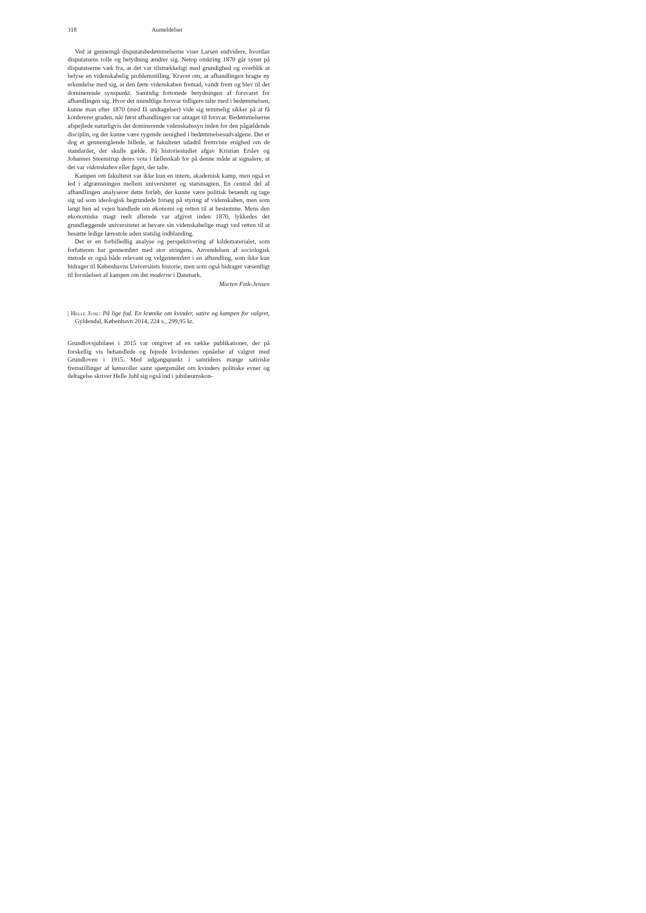318 Anmeldelser
Ved at gennemgå disputatsbedømmelserne viser Larsen endvidere, hvordan disputatsens rolle og betydning ændrer sig. Netop omkring 1870 går synet på disputatserne væk fra, at det var tilstrækkeligt med grundighed og overblik at belyse en videnskabelig problemstilling. Kravet om, at afhandlingen bragte ny erkendelse med sig, at den førte videnskaben fremad, vandt frem og blev til det dominerende synspunkt. Samtidig fortonede betydningen af forsvaret for afhandlingen sig. Hvor det mundtlige forsvar tidligere talte med i bedømmelsen, kunne man efter 1870 (med få undtagelser) vide sig temmelig sikker på at få konfereret graden, når først afhandlingen var antaget til forsvar. Bedømmelserne afspejlede naturligvis det dominerende videnskabssyn inden for den pågældende disciplin, og der kunne være rygende uenighed i bedømmelsesudvalgene. Det er dog et gennemgående billede, at fakultetet udadtil fremviste enighed om de standarder, der skulle gælde. På historiestudiet afgav Kristian Erslev og Johannes Steenstrup deres vota i fællesskab for på denne måde at signalere, at det var videnskaben eller faget, der talte.
Kampen om fakultetet var ikke kun en intern, akademisk kamp, men også et led i afgrænsningen mellem universitetet og statsmagten. En central del af afhandlingen analyserer dette forløb, der kunne være politisk betændt og tage sig ud som ideologisk begrundede forsøg på styring af videnskaben, men som langt hen ad vejen handlede om økonomi og retten til at bestemme. Mens den økonomiske magt reelt allerede var afgivet inden 1870, lykkedes det grundlæggende universitetet at bevare sin videnskabelige magt ved retten til at besætte ledige lærestole uden statslig indblanding.
Det er en forbilledlig analyse og perspektivering af kildematerialet, som forfatteren har gennemført med stor stringens. Anvendelsen af sociologisk metode er også både relevant og velgennemført i en afhandling, som ikke kun bidrager til Københavns Universitets historie, men som også bidrager væsentligt til forståelsen af kampen om det moderne i Danmark.
Morten Fink-Jensen
| Helle Juhl: På lige fod. En krønike om kvinder, satire og kampen for valgret, Gyldendal, København 2014, 224 s., 299,95 kr.
Grundlovsjubilæet i 2015 var omgivet af en række publikationer, der på forskellig vis behandlede og fejrede kvindernes opnåelse af valgret med Grundloven i 1915. Med udgangspunkt i samtidens mange satiriske fremstillinger af kønsroller samt spørgsmålet om kvinders politiske evner og deltagelse skriver Helle Juhl sig også ind i jubilæumskon-